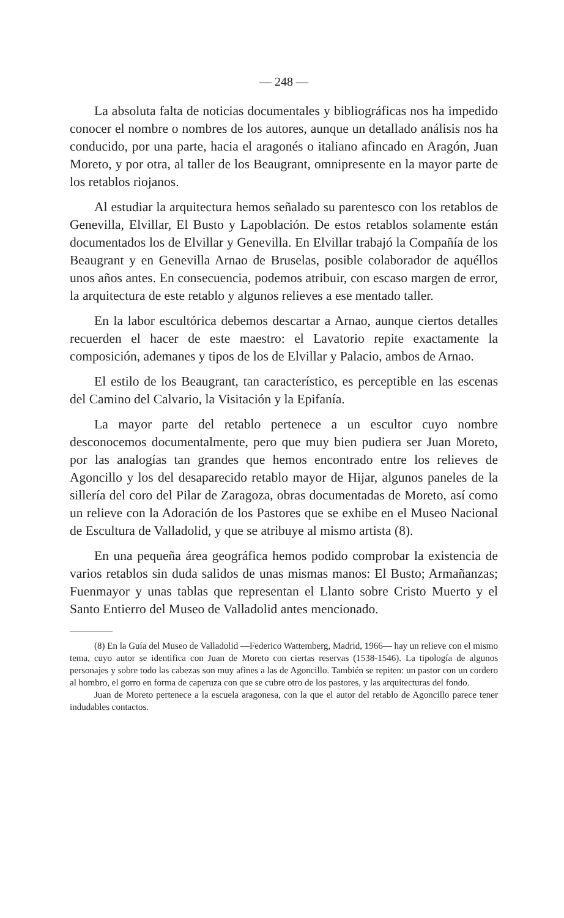— 248 —
La absoluta falta de noticias documentales y bibliográficas nos ha impedido conocer el nombre o nombres de los autores, aunque un detallado análisis nos ha conducido, por una parte, hacia el aragonés o italiano afincado en Aragón, Juan Moreto, y por otra, al taller de los Beaugrant, omnipresente en la mayor parte de los retablos riojanos.
Al estudiar la arquitectura hemos señalado su parentesco con los retablos de Genevilla, Elvillar, El Busto y Lapoblación. De estos retablos solamente están documentados los de Elvillar y Genevilla. En Elvillar trabajó la Compañía de los Beaugrant y en Genevilla Arnao de Bruselas, posible colaborador de aquéllos unos años antes. En consecuencia, podemos atribuir, con escaso margen de error, la arquitectura de este retablo y algunos relieves a ese mentado taller.
En la labor escultórica debemos descartar a Arnao, aunque ciertos detalles recuerden el hacer de este maestro: el Lavatorio repite exactamente la composición, ademanes y tipos de los de Elvillar y Palacio, ambos de Arnao.
El estilo de los Beaugrant, tan característico, es perceptible en las escenas del Camino del Calvario, la Visitación y la Epifanía.
La mayor parte del retablo pertenece a un escultor cuyo nombre desconocemos documentalmente, pero que muy bien pudiera ser Juan Moreto, por las analogías tan grandes que hemos encontrado entre los relieves de Agoncillo y los del desaparecido retablo mayor de Hijar, algunos paneles de la sillería del coro del Pilar de Zaragoza, obras documentadas de Moreto, así como un relieve con la Adoración de los Pastores que se exhibe en el Museo Nacional de Escultura de Valladolid, y que se atribuye al mismo artista (8).
En una pequeña área geográfica hemos podido comprobar la existencia de varios retablos sin duda salidos de unas mismas manos: El Busto; Armañanzas; Fuenmayor y unas tablas que representan el Llanto sobre Cristo Muerto y el Santo Entierro del Museo de Valladolid antes mencionado.
(8) En la Guía del Museo de Valladolid —Federico Wattemberg, Madrid, 1966— hay un relieve con el mismo tema, cuyo autor se identifica con Juan de Moreto con ciertas reservas (1538-1546). La tipología de algunos personajes y sobre todo las cabezas son muy afines a las de Agoncillo. También se repiten: un pastor con un cordero al hombro, el gorro en forma de caperuza con que se cubre otro de los pastores, y las arquitecturas del fondo.
Juan de Moreto pertenece a la escuela aragonesa, con la que el autor del retablo de Agoncillo parece tener indudables contactos.